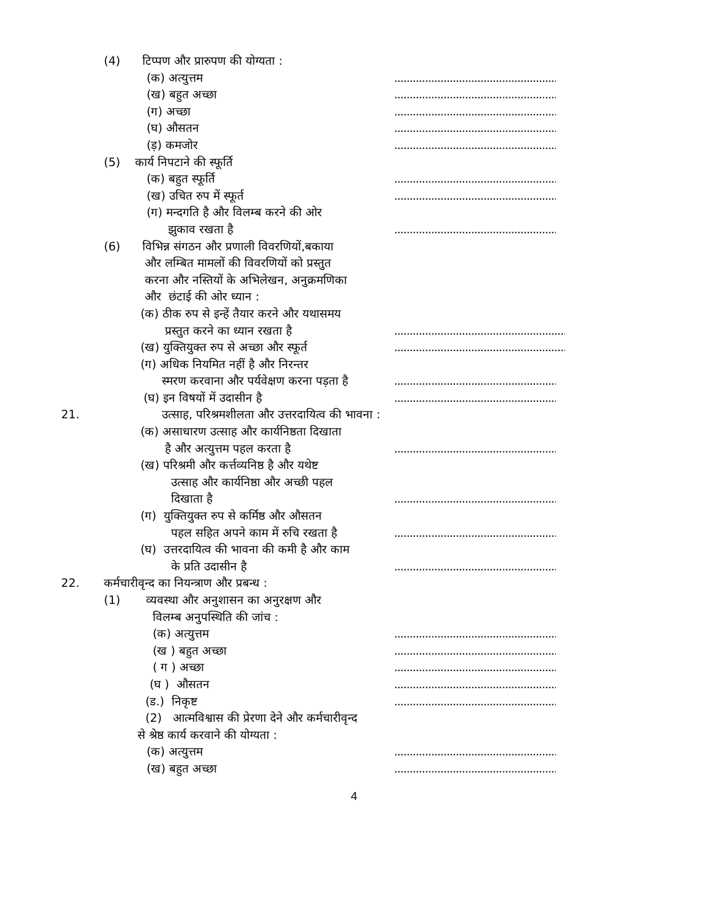(4) टिप्पण और प्रारुपण की योग्यता :
(क) अत्युत्तम.............................................................
(ख) बहुत अच्छा.............................................................
(ग) अच्छा.............................................................
(घ) औसतन.............................................................
(ड़) कमजोर.............................................................
(5) कार्य निपटाने की स्फूर्ति
(क) बहुत स्फूर्ति.............................................................
(ख) उचित रुप में स्फूर्त.............................................................
(ग) मन्दगति है और विलम्ब करने की ओर
झुकाव रखता है.............................................................
(6) विभिन्न संगठन और प्रणाली विवरणियों,बकाया
और लम्बित मामलों की विवरणियों को प्रस्तुत
करना और नस्तियों के अभिलेखन, अनुक्रमणिका
और छंटाई की ओर ध्यान :
(क) ठीक रुप से इन्हें तैयार करने और यथासमय
प्रस्तुत करने का ध्यान रखता है..................................................................
(ख) युक्तियुक्त रुप से अच्छा और स्फूर्त..................................................................
(ग) अधिक नियमित नहीं है और निरन्तर
स्मरण करवाना और पर्यवेक्षण करना पड़ता है.............................................................
(घ) इन विषयों में उदासीन है.............................................................
21. उत्साह, परिश्रमशीलता और उत्तरदायित्व की भावना :
(क) असाधारण उत्साह और कार्यनिष्ठता दिखाता
है और अत्युत्तम पहल करता है.............................................................
(ख) परिश्रमी और कर्त्तव्यनिष्ठ है और यथेष्ट
उत्साह और कार्यनिष्ठा और अच्छी पहल
दिखाता है.............................................................
(ग) युक्तियुक्त रुप से कर्मिष्ठ और औसतन
पहल सहित अपने काम में रुचि रखता है.............................................................
(घ) उत्तरदायित्व की भावना की कमी है और काम
के प्रति उदासीन है.............................................................
22. कर्मचारीवृन्द का नियन्त्राण और प्रबन्ध :
(1) व्यवस्था और अनुशासन का अनुरक्षण और
विलम्ब अनुपस्थिति की जांच :
(क) अत्युत्तम.............................................................
(ख ) बहुत अच्छा.............................................................
( ग ) अच्छा.............................................................
(घ ) औसतन.............................................................
(ड.) निकृष्ट.............................................................
(2) आत्मविश्वास की प्रेरणा देने और कर्मचारीवृन्द
से श्रेष्ठ कार्य करवाने की योग्यता :
(क) अत्युत्तम.............................................................
(ख) बहुत अच्छा.............................................................
4